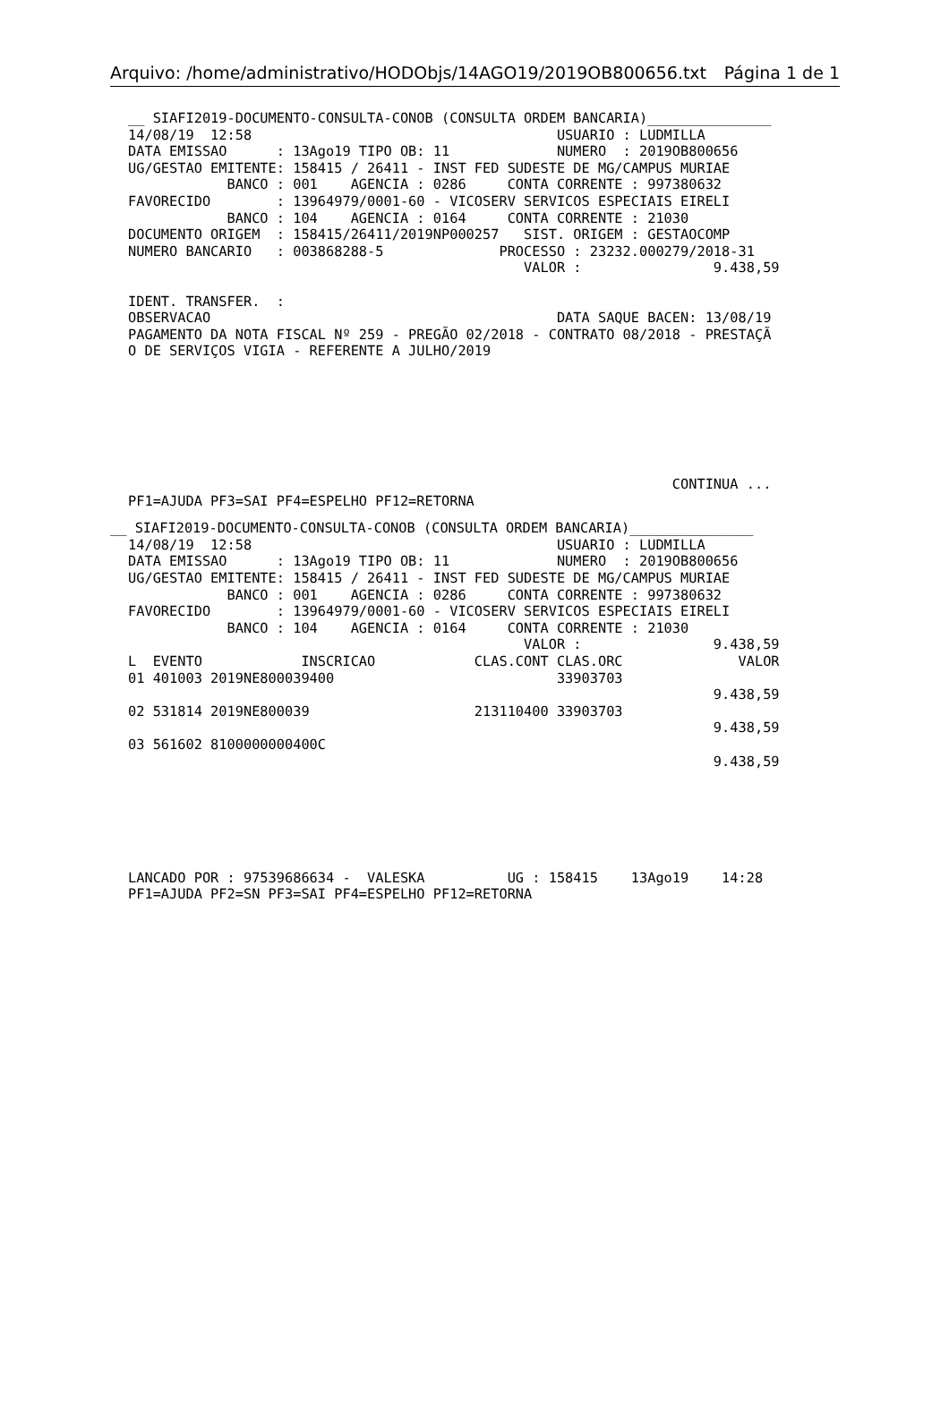Arquivo: /home/administrativo/HODObjs/14AGO19/2019OB800656.txt Página 1 de 1
__ SIAFI2019-DOCUMENTO-CONSULTA-CONOB (CONSULTA ORDEM BANCARIA)_______________
14/08/19  12:58                                     USUARIO : LUDMILLA
DATA EMISSAO      : 13Ago19 TIPO OB: 11             NUMERO  : 2019OB800656
UG/GESTAO EMITENTE: 158415 / 26411 - INST FED SUDESTE DE MG/CAMPUS MURIAE
            BANCO : 001    AGENCIA : 0286     CONTA CORRENTE : 997380632
FAVORECIDO        : 13964979/0001-60 - VICOSERV SERVICOS ESPECIAIS EIRELI
            BANCO : 104    AGENCIA : 0164     CONTA CORRENTE : 21030
DOCUMENTO ORIGEM  : 158415/26411/2019NP000257   SIST. ORIGEM : GESTAOCOMP
NUMERO BANCARIO   : 003868288-5              PROCESSO : 23232.000279/2018-31
                                                VALOR :                9.438,59

IDENT. TRANSFER.  :
OBSERVACAO                                          DATA SAQUE BACEN: 13/08/19
PAGAMENTO DA NOTA FISCAL Nº 259 - PREGÃO 02/2018 - CONTRATO 08/2018 - PRESTAÇÃ
O DE SERVIÇOS VIGIA - REFERENTE A JULHO/2019







                                                                  CONTINUA ...
PF1=AJUDA PF3=SAI PF4=ESPELHO PF12=RETORNA
__ SIAFI2019-DOCUMENTO-CONSULTA-CONOB (CONSULTA ORDEM BANCARIA)_______________
14/08/19  12:58                                     USUARIO : LUDMILLA
DATA EMISSAO      : 13Ago19 TIPO OB: 11             NUMERO  : 2019OB800656
UG/GESTAO EMITENTE: 158415 / 26411 - INST FED SUDESTE DE MG/CAMPUS MURIAE
            BANCO : 001    AGENCIA : 0286     CONTA CORRENTE : 997380632
FAVORECIDO        : 13964979/0001-60 - VICOSERV SERVICOS ESPECIAIS EIRELI
            BANCO : 104    AGENCIA : 0164     CONTA CORRENTE : 21030
                                                VALOR :                9.438,59
L  EVENTO            INSCRICAO            CLAS.CONT CLAS.ORC              VALOR
01 401003 2019NE800039400                           33903703
                                                                       9.438,59
02 531814 2019NE800039                    213110400 33903703
                                                                       9.438,59
03 561602 8100000000400C
                                                                       9.438,59






LANCADO POR : 97539686634 -  VALESKA          UG : 158415    13Ago19    14:28
PF1=AJUDA PF2=SN PF3=SAI PF4=ESPELHO PF12=RETORNA